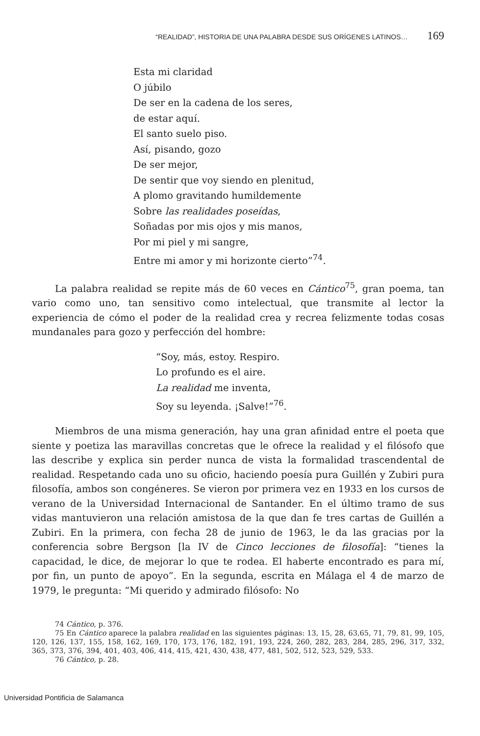“REALIDAD”, HISTORIA DE UNA PALABRA DESDE SUS ORÍGENES LATINOS… 169
Esta mi claridad
O júbilo
De ser en la cadena de los seres,
de estar aquí.
El santo suelo piso.
Así, pisando, gozo
De ser mejor,
De sentir que voy siendo en plenitud,
A plomo gravitando humildemente
Sobre las realidades poseídas,
Soñadas por mis ojos y mis manos,
Por mi piel y mi sangre,
Entre mi amor y mi horizonte cierto”<sup>74</sup>.
La palabra realidad se repite más de 60 veces en Cántico<sup>75</sup>, gran poema, tan vario como uno, tan sensitivo como intelectual, que transmite al lector la experiencia de cómo el poder de la realidad crea y recrea felizmente todas cosas mundanales para gozo y perfección del hombre:
“Soy, más, estoy. Respiro.
Lo profundo es el aire.
La realidad me inventa,
Soy su leyenda. ¡Salve!”<sup>76</sup>.
Miembros de una misma generación, hay una gran afinidad entre el poeta que siente y poetiza las maravillas concretas que le ofrece la realidad y el filósofo que las describe y explica sin perder nunca de vista la formalidad trascendental de realidad. Respetando cada uno su oficio, haciendo poesía pura Guillén y Zubiri pura filosofía, ambos son congéneres. Se vieron por primera vez en 1933 en los cursos de verano de la Universidad Internacional de Santander. En el último tramo de sus vidas mantuvieron una relación amistosa de la que dan fe tres cartas de Guillén a Zubiri. En la primera, con fecha 28 de junio de 1963, le da las gracias por la conferencia sobre Bergson [la IV de Cinco lecciones de filosofía]: “tienes la capacidad, le dice, de mejorar lo que te rodea. El haberte encontrado es para mí, por fin, un punto de apoyo”. En la segunda, escrita en Málaga el 4 de marzo de 1979, le pregunta: “Mi querido y admirado filósofo: No
74 Cántico, p. 376.
75 En Cántico aparece la palabra realidad en las siguientes páginas: 13, 15, 28, 63,65, 71, 79, 81, 99, 105, 120, 126, 137, 155, 158, 162, 169, 170, 173, 176, 182, 191, 193, 224, 260, 282, 283, 284, 285, 296, 317, 332, 365, 373, 376, 394, 401, 403, 406, 414, 415, 421, 430, 438, 477, 481, 502, 512, 523, 529, 533.
76 Cántico, p. 28.
Universidad Pontificia de Salamanca